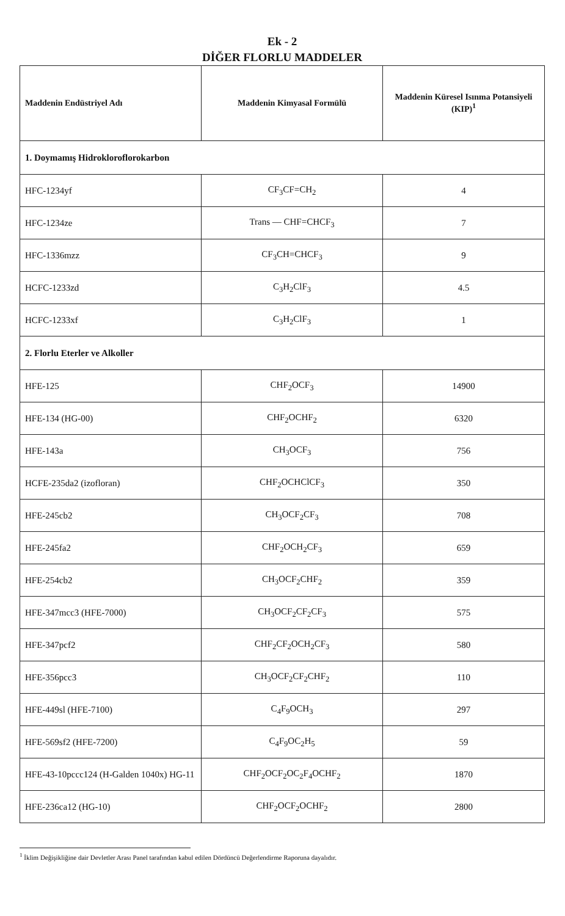Ek - 2
DİĞER FLORLU MADDELER
| Maddenin Endüstriyel Adı | Maddenin Kimyasal Formülü | Maddenin Küresel Isınma Potansiyeli (KIP)<sup>1</sup> |
| --- | --- | --- |
| 1. Doymamış Hidrokloroflorokarbon | | |
| HFC-1234yf | CF<sub>3</sub>CF=CH<sub>2</sub> | 4 |
| HFC-1234ze | Trans — CHF=CHCF<sub>3</sub> | 7 |
| HFC-1336mzz | CF<sub>3</sub>CH=CHCF<sub>3</sub> | 9 |
| HCFC-1233zd | C<sub>3</sub>H<sub>2</sub>ClF<sub>3</sub> | 4.5 |
| HCFC-1233xf | C<sub>3</sub>H<sub>2</sub>ClF<sub>3</sub> | 1 |
| 2. Florlu Eterler ve Alkoller | | |
| HFE-125 | CHF<sub>2</sub>OCF<sub>3</sub> | 14900 |
| HFE-134 (HG-00) | CHF<sub>2</sub>OCHF<sub>2</sub> | 6320 |
| HFE-143a | CH<sub>3</sub>OCF<sub>3</sub> | 756 |
| HCFE-235da2 (izofloran) | CHF<sub>2</sub>OCHClCF<sub>3</sub> | 350 |
| HFE-245cb2 | CH<sub>3</sub>OCF<sub>2</sub>CF<sub>3</sub> | 708 |
| HFE-245fa2 | CHF<sub>2</sub>OCH<sub>2</sub>CF<sub>3</sub> | 659 |
| HFE-254cb2 | CH<sub>3</sub>OCF<sub>2</sub>CHF<sub>2</sub> | 359 |
| HFE-347mcc3 (HFE-7000) | CH<sub>3</sub>OCF<sub>2</sub>CF<sub>2</sub>CF<sub>3</sub> | 575 |
| HFE-347pcf2 | CHF<sub>2</sub>CF<sub>2</sub>OCH<sub>2</sub>CF<sub>3</sub> | 580 |
| HFE-356pcc3 | CH<sub>3</sub>OCF<sub>2</sub>CF<sub>2</sub>CHF<sub>2</sub> | 110 |
| HFE-449sl (HFE-7100) | C<sub>4</sub>F<sub>9</sub>OCH<sub>3</sub> | 297 |
| HFE-569sf2 (HFE-7200) | C<sub>4</sub>F<sub>9</sub>OC<sub>2</sub>H<sub>5</sub> | 59 |
| HFE-43-10pccc124 (H-Galden 1040x) HG-11 | CHF<sub>2</sub>OCF<sub>2</sub>OC<sub>2</sub>F<sub>4</sub>OCHF<sub>2</sub> | 1870 |
| HFE-236ca12 (HG-10) | CHF<sub>2</sub>OCF<sub>2</sub>OCHF<sub>2</sub> | 2800 |
<sup>1</sup> İklim Değişikliğine dair Devletler Arası Panel tarafından kabul edilen Dördüncü Değerlendirme Raporuna dayalıdır.